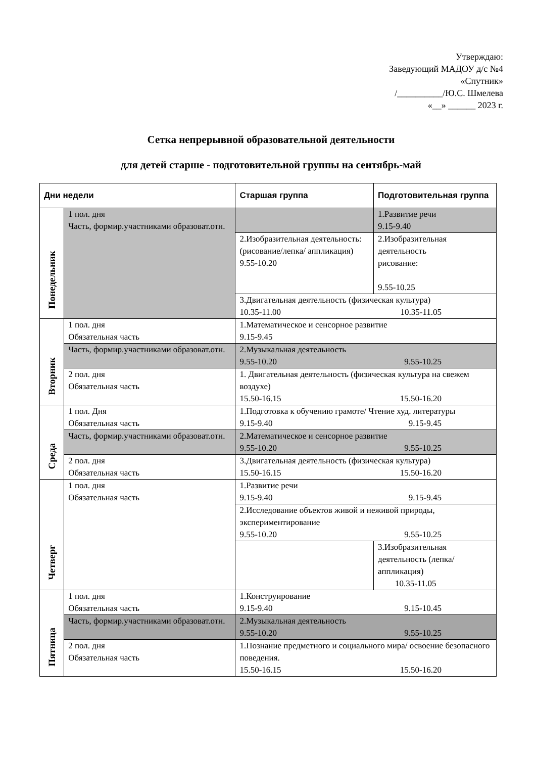Утверждаю:
Заведующий МАДОУ д/с №4
«Спутник»
/__________/Ю.С. Шмелева
«__» ______ 2023 г.
Сетка непрерывной образовательной деятельности
для детей старше - подготовительной группы на сентябрь-май
| Дни недели | | Старшая группа | Подготовительная группа |
| --- | --- | --- | --- |
| Понедельник | 1 пол. дня Часть, формир.участниками образоват.отн. | | 1.Развитие речи 9.15-9.40 |
| | | 2.Изобразительная деятельность: (рисование/лепка/ аппликация) 9.55-10.20 | 2.Изобразительная деятельность рисование: 9.55-10.25 |
| | | 3.Двигательная деятельность (физическая культура) 10.35-11.00 10.35-11.05 | |
| Вторник | 1 пол. дня Обязательная часть | 1.Математическое и сенсорное развитие 9.15-9.45 | |
| | Часть, формир.участниками образоват.отн. | 2.Музыкальная деятельность 9.55-10.20 9.55-10.25 | |
| | 2 пол. дня Обязательная часть | 1. Двигательная деятельность (физическая культура на свежем воздухе) 15.50-16.15 15.50-16.20 | |
| Среда | 1 пол. Дня Обязательная часть | 1.Подготовка к обучению грамоте/ Чтение худ. литературы 9.15-9.40 9.15-9.45 | |
| | Часть, формир.участниками образоват.отн. | 2.Математическое и сенсорное развитие 9.55-10.20 9.55-10.25 | |
| | 2 пол. дня Обязательная часть | 3.Двигательная деятельность (физическая культура) 15.50-16.15 15.50-16.20 | |
| Четверг | 1 пол. дня Обязательная часть | 1.Развитие речи 9.15-9.40 9.15-9.45 | |
| | | 2.Исследование объектов живой и неживой природы, экспериментирование 9.55-10.20 9.55-10.25 | |
| | | | 3.Изобразительная деятельность (лепка/аппликация) 10.35-11.05 |
| Пятница | 1 пол. дня Обязательная часть | 1.Конструирование 9.15-9.40 9.15-10.45 | |
| | Часть, формир.участниками образоват.отн. | 2.Музыкальная деятельность 9.55-10.20 9.55-10.25 | |
| | 2 пол. дня Обязательная часть | 1.Познание предметного и социального мира/ освоение безопасного поведения. 15.50-16.15 15.50-16.20 | |